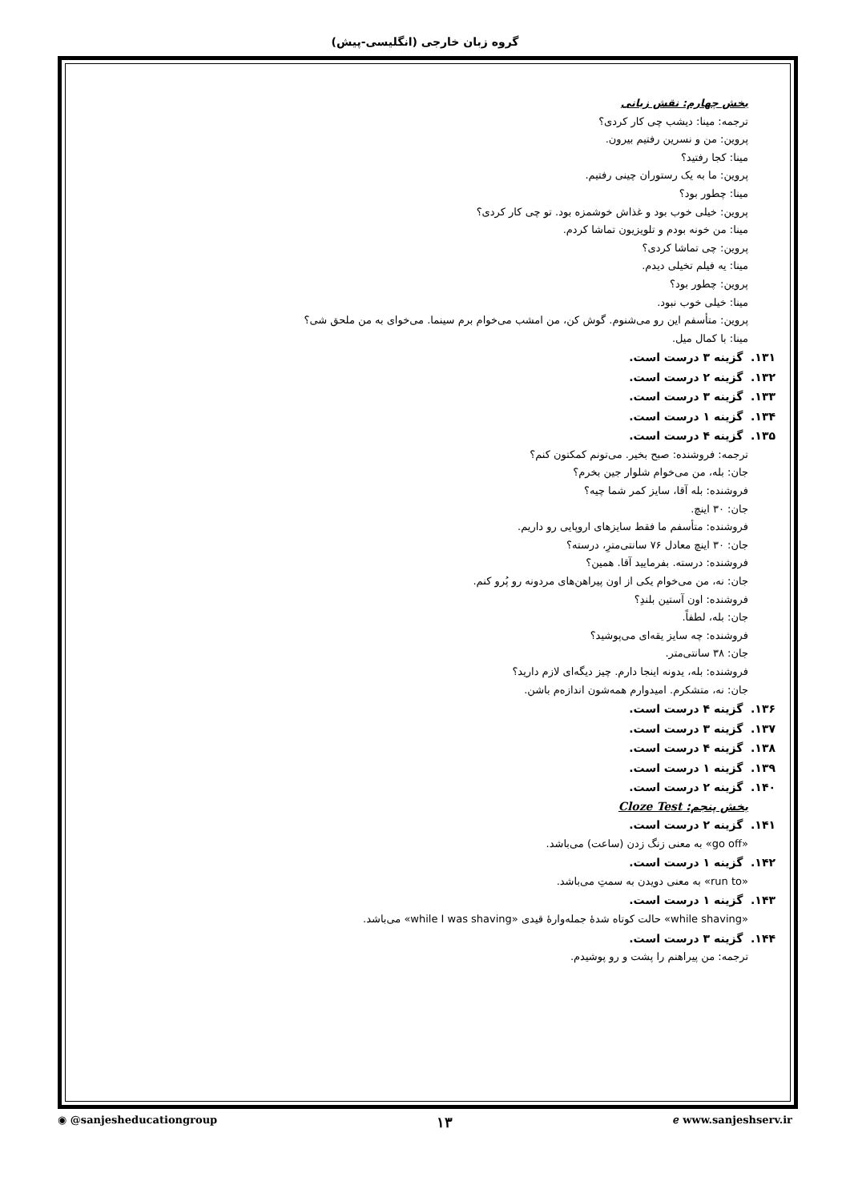گروه زبان خارجی (انگلیسی-پیش)
بخش چهارم: نقش زبانی
ترجمه: مینا: دیشب چی کار کردی؟
پروین: من و نسرین رفتیم بیرون.
مینا: کجا رفتید؟
پروین: ما به یک رستوران چینی رفتیم.
مینا: چطور بود؟
پروین: خیلی خوب بود و غذاش خوشمزه بود. تو چی کار کردی؟
مینا: من خونه بودم و تلویزیون تماشا کردم.
پروین: چی تماشا کردی؟
مینا: یه فیلم تخیلی دیدم.
پروین: چطور بود؟
مینا: خیلی خوب نبود.
پروین: متأسفم این رو می‌شنوم. گوش کن، من امشب می‌خوام برم سینما. می‌خوای به من ملحق شی؟
مینا: با کمال میل.
۱۳۱. گزینه ۳ درست است.
۱۳۲. گزینه ۲ درست است.
۱۳۳. گزینه ۳ درست است.
۱۳۴. گزینه ۱ درست است.
۱۳۵. گزینه ۴ درست است.
ترجمه: فروشنده: صبح بخیر. می‌تونم کمکتون کنم؟
جان: بله، من می‌خوام شلوار جین بخرم؟
فروشنده: بله آقا، سایز کمر شما چیه؟
جان: ۳۰ اینچ.
فروشنده: متأسفم ما فقط سایزهای اروپایی رو داریم.
جان: ۳۰ اینچ معادل ۷۶ سانتی‌مترِ، درسته؟
فروشنده: درسته. بفرمایید آقا. همین؟
جان: نه، من می‌خوام یکی از اون پیراهن‌های مردونه رو پُرو کنم.
فروشنده: اون آستین بلندِ؟
جان: بله، لطفاً.
فروشنده: چه سایز یقه‌ای می‌پوشید؟
جان: ۳۸ سانتی‌متر.
فروشنده: بله، یدونه اینجا دارم. چیز دیگه‌ای لازم دارید؟
جان: نه، متشکرم. امیدوارم همه‌شون اندازه‌م باشن.
۱۳۶. گزینه ۴ درست است.
۱۳۷. گزینه ۳ درست است.
۱۳۸. گزینه ۴ درست است.
۱۳۹. گزینه ۱ درست است.
۱۴۰. گزینه ۲ درست است.
بخش پنجم: Cloze Test
۱۴۱. گزینه ۲ درست است.
«go off» به معنی زنگ زدن (ساعت) می‌باشد.
۱۴۲. گزینه ۱ درست است.
«run to» به معنی دویدن به سمتِ می‌باشد.
۱۴۳. گزینه ۱ درست است.
«while shaving» حالت کوتاه شدهٔ جمله‌وارهٔ قیدی «while I was shaving» می‌باشد.
۱۴۴. گزینه ۳ درست است.
ترجمه: من پیراهنم را پشت و رو پوشیدم.
◉ @sanjesheducationgroup ۱۳ ℯ www.sanjeshserv.ir